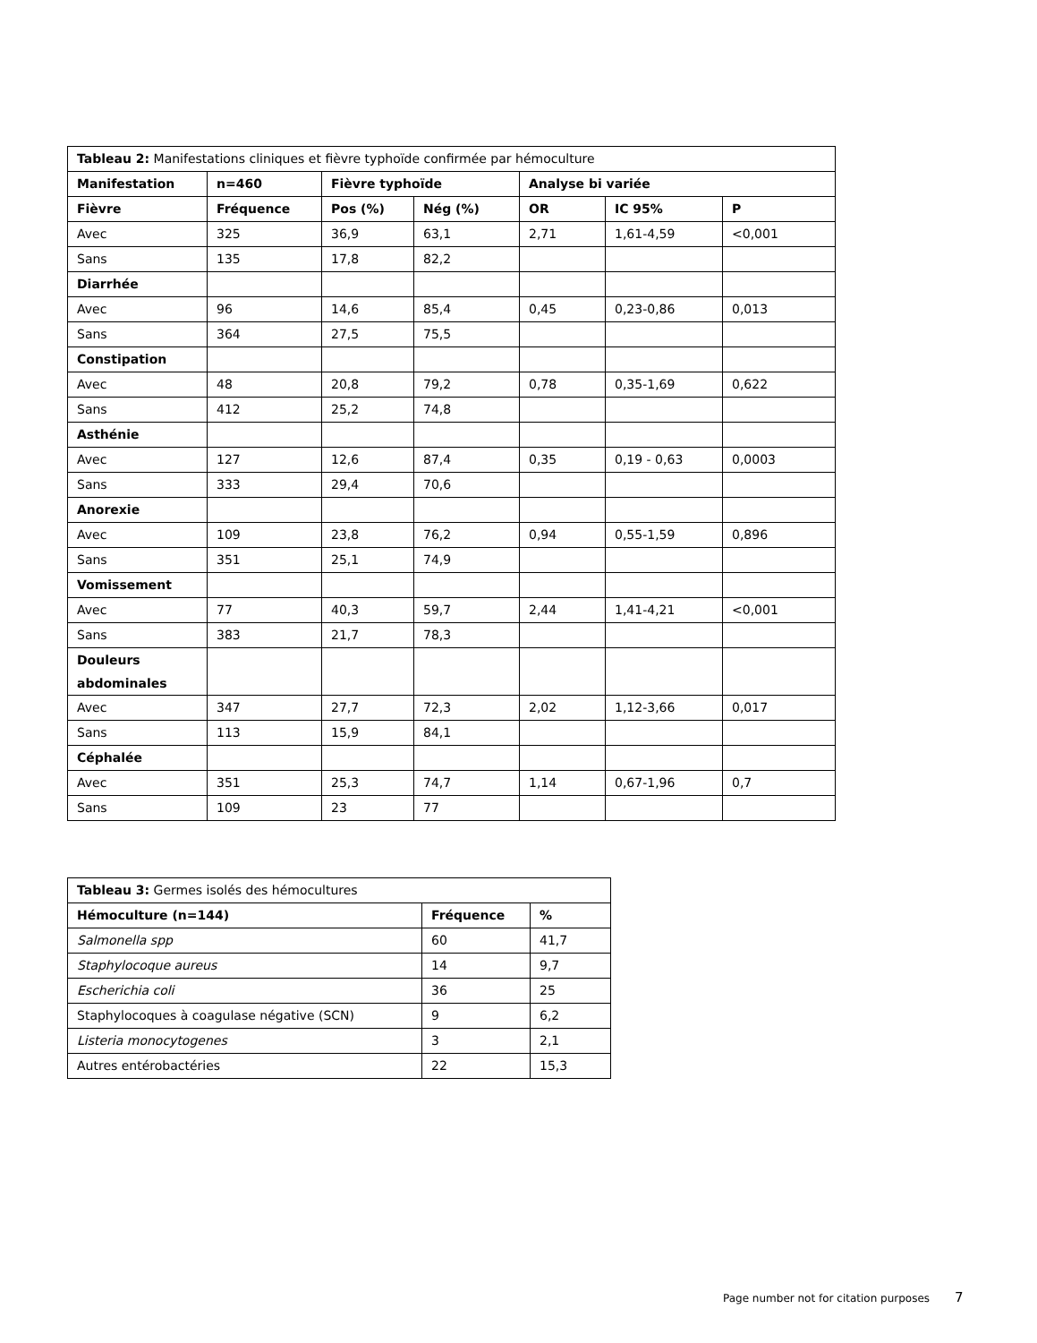| Tableau 2: Manifestations cliniques et fièvre typhoïde confirmée par hémoculture | | | | | | |
| Manifestation | n=460 | Fièvre typhoïde | | Analyse bi variée | | |
| Fièvre | Fréquence | Pos (%) | Nég (%) | OR | IC 95% | P |
| Avec | 325 | 36,9 | 63,1 | 2,71 | 1,61-4,59 | <0,001 |
| Sans | 135 | 17,8 | 82,2 | | | |
| Diarrhée | | | | | | |
| Avec | 96 | 14,6 | 85,4 | 0,45 | 0,23-0,86 | 0,013 |
| Sans | 364 | 27,5 | 75,5 | | | |
| Constipation | | | | | | |
| Avec | 48 | 20,8 | 79,2 | 0,78 | 0,35-1,69 | 0,622 |
| Sans | 412 | 25,2 | 74,8 | | | |
| Asthénie | | | | | | |
| Avec | 127 | 12,6 | 87,4 | 0,35 | 0,19 - 0,63 | 0,0003 |
| Sans | 333 | 29,4 | 70,6 | | | |
| Anorexie | | | | | | |
| Avec | 109 | 23,8 | 76,2 | 0,94 | 0,55-1,59 | 0,896 |
| Sans | 351 | 25,1 | 74,9 | | | |
| Vomissement | | | | | | |
| Avec | 77 | 40,3 | 59,7 | 2,44 | 1,41-4,21 | <0,001 |
| Sans | 383 | 21,7 | 78,3 | | | |
| Douleurs abdominales | | | | | | |
| Avec | 347 | 27,7 | 72,3 | 2,02 | 1,12-3,66 | 0,017 |
| Sans | 113 | 15,9 | 84,1 | | | |
| Céphalée | | | | | | |
| Avec | 351 | 25,3 | 74,7 | 1,14 | 0,67-1,96 | 0,7 |
| Sans | 109 | 23 | 77 | | | |
| Tableau 3: Germes isolés des hémocultures | | |
| Hémoculture (n=144) | Fréquence | % |
| Salmonella spp | 60 | 41,7 |
| Staphylocoque aureus | 14 | 9,7 |
| Escherichia coli | 36 | 25 |
| Staphylocoques à coagulase négative (SCN) | 9 | 6,2 |
| Listeria monocytogenes | 3 | 2,1 |
| Autres entérobactéries | 22 | 15,3 |
Page number not for citation purposes 7